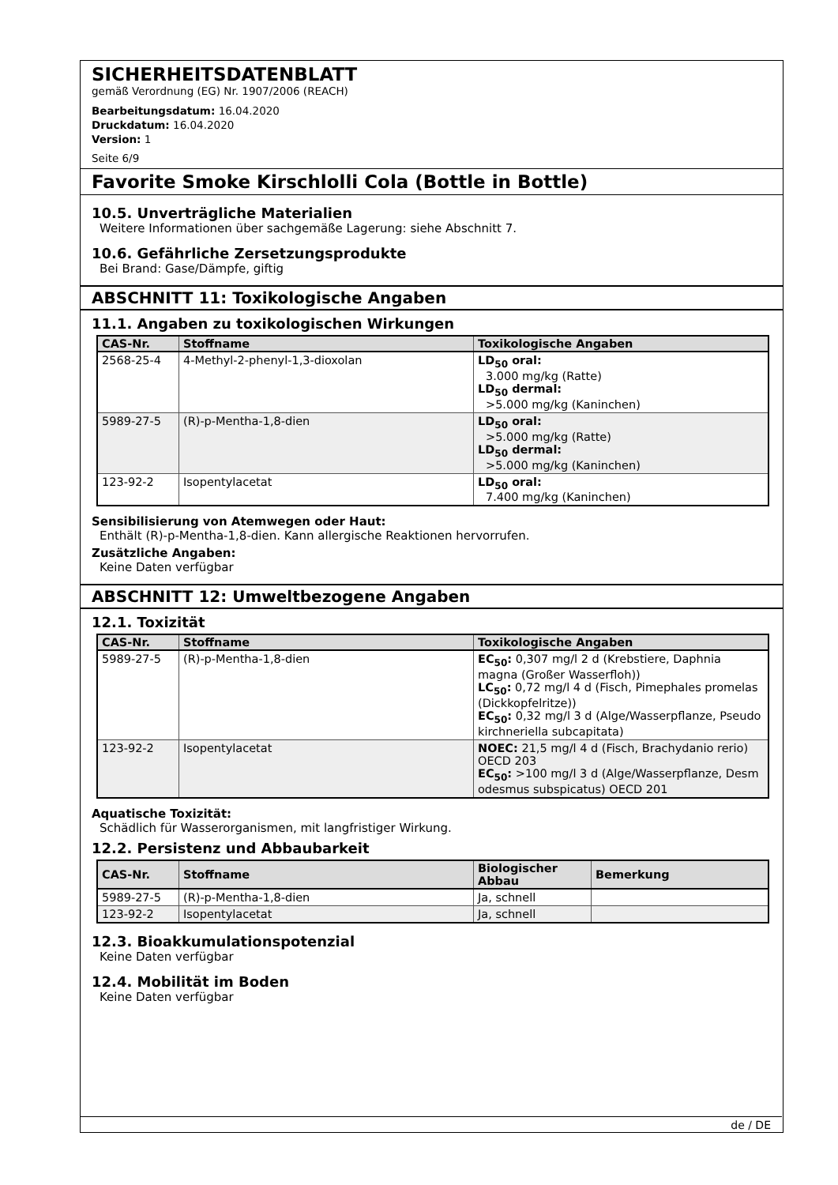SICHERHEITSDATENBLATT
gemäß Verordnung (EG) Nr. 1907/2006 (REACH)
Bearbeitungsdatum: 16.04.2020
Druckdatum: 16.04.2020
Version: 1
Seite 6/9
Favorite Smoke Kirschlolli Cola (Bottle in Bottle)
10.5. Unverträgliche Materialien
Weitere Informationen über sachgemäße Lagerung: siehe Abschnitt 7.
10.6. Gefährliche Zersetzungsprodukte
Bei Brand: Gase/Dämpfe, giftig
ABSCHNITT 11: Toxikologische Angaben
11.1. Angaben zu toxikologischen Wirkungen
| CAS-Nr. | Stoffname | Toxikologische Angaben |
| --- | --- | --- |
| 2568-25-4 | 4-Methyl-2-phenyl-1,3-dioxolan | LD<sub>50</sub> oral: 3.000 mg/kg (Ratte) LD<sub>50</sub> dermal: >5.000 mg/kg (Kaninchen) |
| 5989-27-5 | (R)-p-Mentha-1,8-dien | LD<sub>50</sub> oral: >5.000 mg/kg (Ratte) LD<sub>50</sub> dermal: >5.000 mg/kg (Kaninchen) |
| 123-92-2 | Isopentylacetat | LD<sub>50</sub> oral: 7.400 mg/kg (Kaninchen) |
Sensibilisierung von Atemwegen oder Haut:
Enthält (R)-p-Mentha-1,8-dien. Kann allergische Reaktionen hervorrufen.
Zusätzliche Angaben:
Keine Daten verfügbar
ABSCHNITT 12: Umweltbezogene Angaben
12.1. Toxizität
| CAS-Nr. | Stoffname | Toxikologische Angaben |
| --- | --- | --- |
| 5989-27-5 | (R)-p-Mentha-1,8-dien | EC<sub>50</sub>: 0,307 mg/l 2 d (Krebstiere, Daphnia magna (Großer Wasserfloh)) LC<sub>50</sub>: 0,72 mg/l 4 d (Fisch, Pimephales promelas (Dickkopfelritze)) EC<sub>50</sub>: 0,32 mg/l 3 d (Alge/Wasserpflanze, Pseudo kirchneriella subcapitata) |
| 123-92-2 | Isopentylacetat | NOEC: 21,5 mg/l 4 d (Fisch, Brachydanio rerio) OECD 203 EC<sub>50</sub>: >100 mg/l 3 d (Alge/Wasserpflanze, Desm odesmus subspicatus) OECD 201 |
Aquatische Toxizität:
Schädlich für Wasserorganismen, mit langfristiger Wirkung.
12.2. Persistenz und Abbaubarkeit
| CAS-Nr. | Stoffname | Biologischer Abbau | Bemerkung |
| --- | --- | --- | --- |
| 5989-27-5 | (R)-p-Mentha-1,8-dien | Ja, schnell | |
| 123-92-2 | Isopentylacetat | Ja, schnell | |
12.3. Bioakkumulationspotenzial
Keine Daten verfügbar
12.4. Mobilität im Boden
Keine Daten verfügbar
de / DE